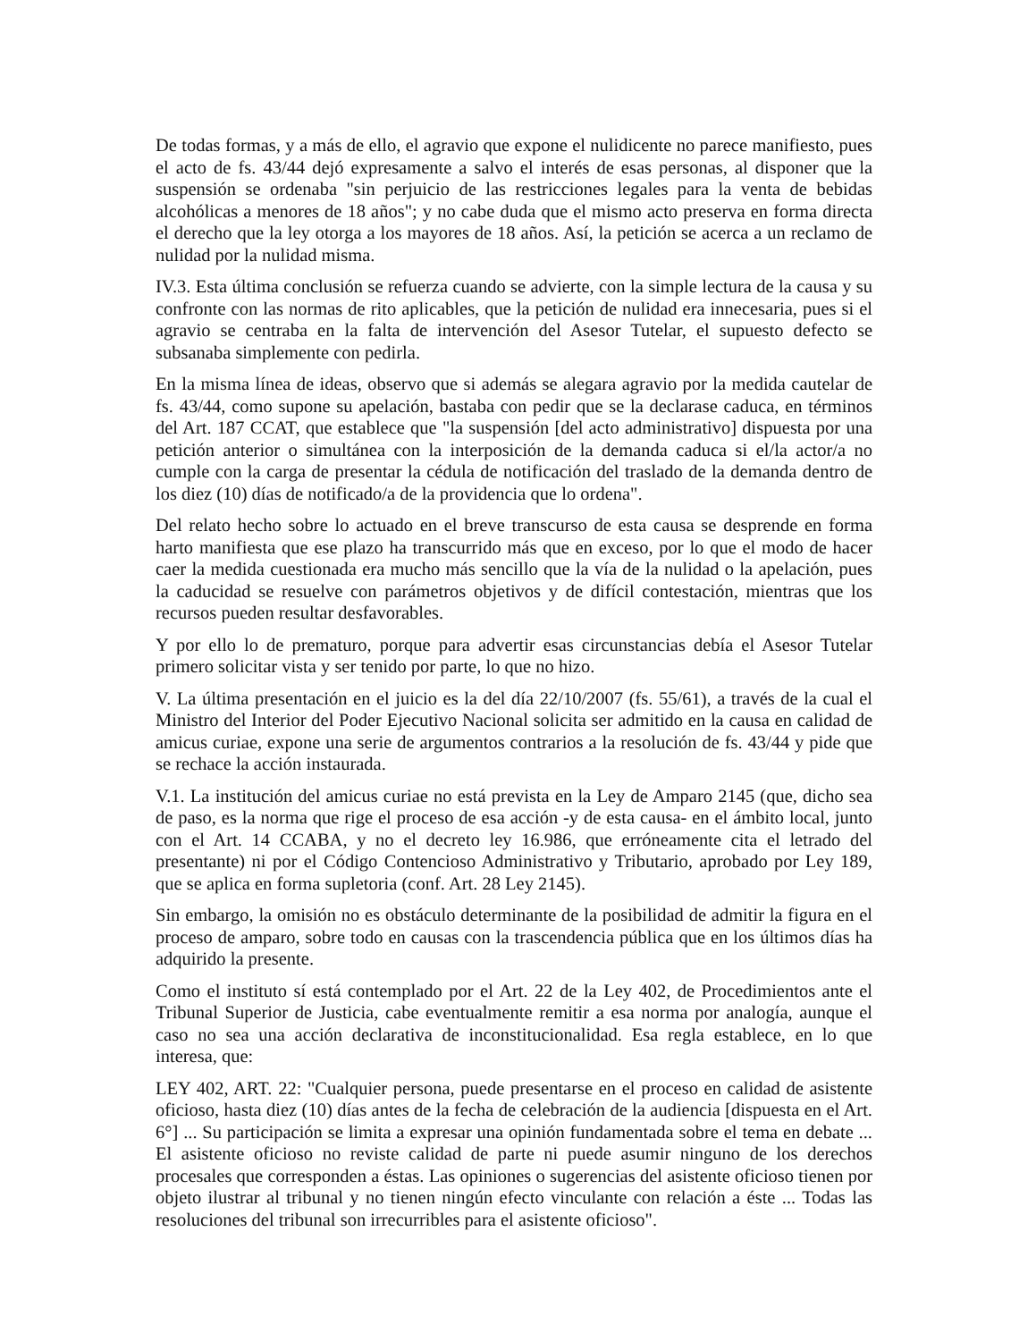De todas formas, y a más de ello, el agravio que expone el nulidicente no parece manifiesto, pues el acto de fs. 43/44 dejó expresamente a salvo el interés de esas personas, al disponer que la suspensión se ordenaba "sin perjuicio de las restricciones legales para la venta de bebidas alcohólicas a menores de 18 años"; y no cabe duda que el mismo acto preserva en forma directa el derecho que la ley otorga a los mayores de 18 años. Así, la petición se acerca a un reclamo de nulidad por la nulidad misma.
IV.3. Esta última conclusión se refuerza cuando se advierte, con la simple lectura de la causa y su confronte con las normas de rito aplicables, que la petición de nulidad era innecesaria, pues si el agravio se centraba en la falta de intervención del Asesor Tutelar, el supuesto defecto se subsanaba simplemente con pedirla.
En la misma línea de ideas, observo que si además se alegara agravio por la medida cautelar de fs. 43/44, como supone su apelación, bastaba con pedir que se la declarase caduca, en términos del Art. 187 CCAT, que establece que "la suspensión [del acto administrativo] dispuesta por una petición anterior o simultánea con la interposición de la demanda caduca si el/la actor/a no cumple con la carga de presentar la cédula de notificación del traslado de la demanda dentro de los diez (10) días de notificado/a de la providencia que lo ordena".
Del relato hecho sobre lo actuado en el breve transcurso de esta causa se desprende en forma harto manifiesta que ese plazo ha transcurrido más que en exceso, por lo que el modo de hacer caer la medida cuestionada era mucho más sencillo que la vía de la nulidad o la apelación, pues la caducidad se resuelve con parámetros objetivos y de difícil contestación, mientras que los recursos pueden resultar desfavorables.
Y por ello lo de prematuro, porque para advertir esas circunstancias debía el Asesor Tutelar primero solicitar vista y ser tenido por parte, lo que no hizo.
V. La última presentación en el juicio es la del día 22/10/2007 (fs. 55/61), a través de la cual el Ministro del Interior del Poder Ejecutivo Nacional solicita ser admitido en la causa en calidad de amicus curiae, expone una serie de argumentos contrarios a la resolución de fs. 43/44 y pide que se rechace la acción instaurada.
V.1. La institución del amicus curiae no está prevista en la Ley de Amparo 2145 (que, dicho sea de paso, es la norma que rige el proceso de esa acción -y de esta causa- en el ámbito local, junto con el Art. 14 CCABA, y no el decreto ley 16.986, que erróneamente cita el letrado del presentante) ni por el Código Contencioso Administrativo y Tributario, aprobado por Ley 189, que se aplica en forma supletoria (conf. Art. 28 Ley 2145).
Sin embargo, la omisión no es obstáculo determinante de la posibilidad de admitir la figura en el proceso de amparo, sobre todo en causas con la trascendencia pública que en los últimos días ha adquirido la presente.
Como el instituto sí está contemplado por el Art. 22 de la Ley 402, de Procedimientos ante el Tribunal Superior de Justicia, cabe eventualmente remitir a esa norma por analogía, aunque el caso no sea una acción declarativa de inconstitucionalidad. Esa regla establece, en lo que interesa, que:
LEY 402, ART. 22: "Cualquier persona, puede presentarse en el proceso en calidad de asistente oficioso, hasta diez (10) días antes de la fecha de celebración de la audiencia [dispuesta en el Art. 6°] ... Su participación se limita a expresar una opinión fundamentada sobre el tema en debate ... El asistente oficioso no reviste calidad de parte ni puede asumir ninguno de los derechos procesales que corresponden a éstas. Las opiniones o sugerencias del asistente oficioso tienen por objeto ilustrar al tribunal y no tienen ningún efecto vinculante con relación a éste ... Todas las resoluciones del tribunal son irrecurribles para el asistente oficioso".